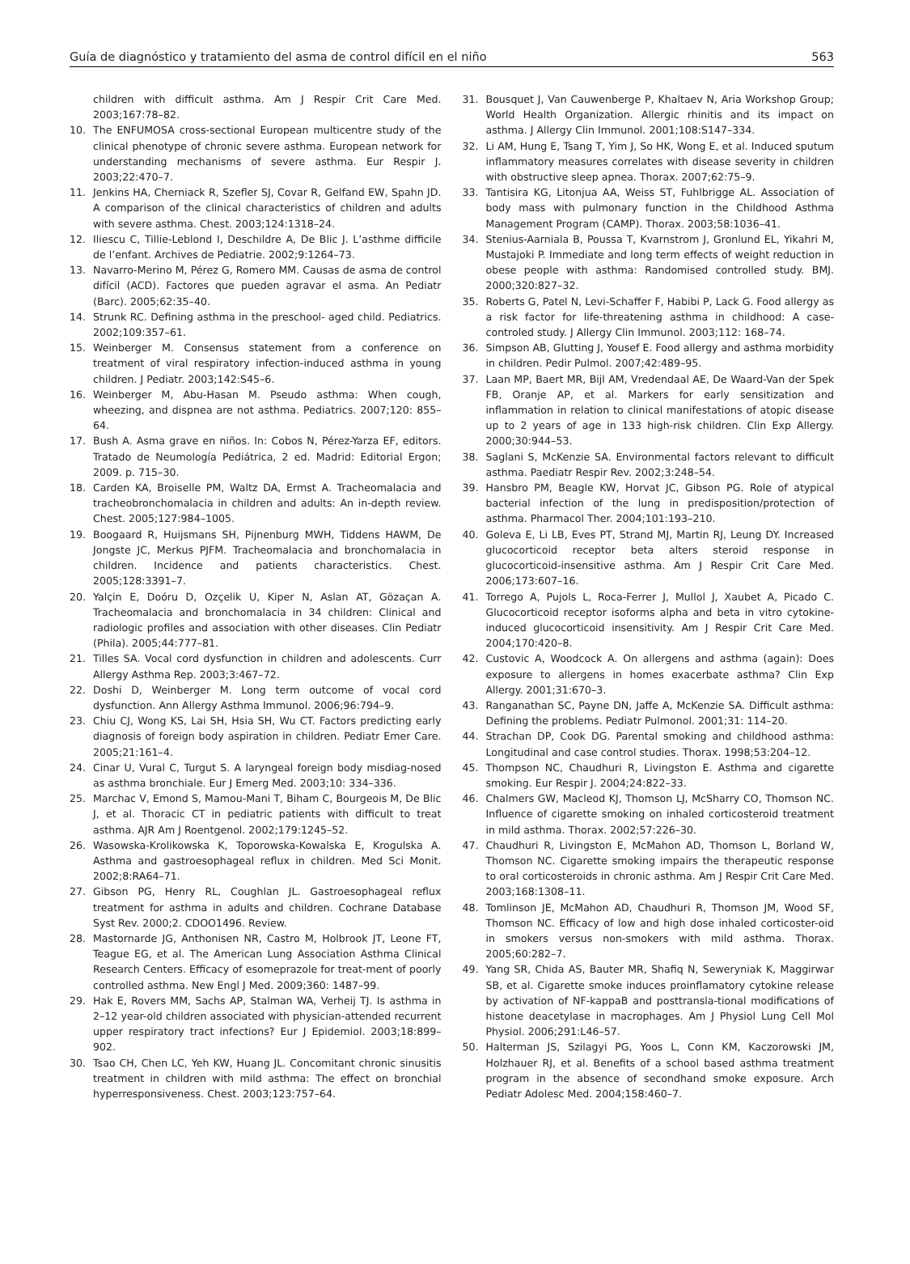Guía de diagnóstico y tratamiento del asma de control difícil en el niño 563
children with difficult asthma. Am J Respir Crit Care Med. 2003;167:78–82.
10. The ENFUMOSA cross-sectional European multicentre study of the clinical phenotype of chronic severe asthma. European network for understanding mechanisms of severe asthma. Eur Respir J. 2003;22:470–7.
11. Jenkins HA, Cherniack R, Szefler SJ, Covar R, Gelfand EW, Spahn JD. A comparison of the clinical characteristics of children and adults with severe asthma. Chest. 2003;124:1318–24.
12. Iliescu C, Tillie-Leblond I, Deschildre A, De Blic J. L’asthme difficile de l’enfant. Archives de Pediatrie. 2002;9:1264–73.
13. Navarro-Merino M, Pérez G, Romero MM. Causas de asma de control difícil (ACD). Factores que pueden agravar el asma. An Pediatr (Barc). 2005;62:35–40.
14. Strunk RC. Defining asthma in the preschool- aged child. Pediatrics. 2002;109:357–61.
15. Weinberger M. Consensus statement from a conference on treatment of viral respiratory infection-induced asthma in young children. J Pediatr. 2003;142:S45–6.
16. Weinberger M, Abu-Hasan M. Pseudo asthma: When cough, wheezing, and dispnea are not asthma. Pediatrics. 2007;120: 855–64.
17. Bush A. Asma grave en niños. In: Cobos N, Pérez-Yarza EF, editors. Tratado de Neumología Pediátrica, 2 ed. Madrid: Editorial Ergon; 2009. p. 715–30.
18. Carden KA, Broiselle PM, Waltz DA, Ermst A. Tracheomalacia and tracheobronchomalacia in children and adults: An in-depth review. Chest. 2005;127:984–1005.
19. Boogaard R, Huijsmans SH, Pijnenburg MWH, Tiddens HAWM, De Jongste JC, Merkus PJFM. Tracheomalacia and bronchomalacia in children. Incidence and patients characteristics. Chest. 2005;128:3391–7.
20. Yalçin E, Doóru D, Ozçelik U, Kiper N, Aslan AT, Gözaçan A. Tracheomalacia and bronchomalacia in 34 children: Clinical and radiologic profiles and association with other diseases. Clin Pediatr (Phila). 2005;44:777–81.
21. Tilles SA. Vocal cord dysfunction in children and adolescents. Curr Allergy Asthma Rep. 2003;3:467–72.
22. Doshi D, Weinberger M. Long term outcome of vocal cord dysfunction. Ann Allergy Asthma Immunol. 2006;96:794–9.
23. Chiu CJ, Wong KS, Lai SH, Hsia SH, Wu CT. Factors predicting early diagnosis of foreign body aspiration in children. Pediatr Emer Care. 2005;21:161–4.
24. Cinar U, Vural C, Turgut S. A laryngeal foreign body misdiag-nosed as asthma bronchiale. Eur J Emerg Med. 2003;10: 334–336.
25. Marchac V, Emond S, Mamou-Mani T, Biham C, Bourgeois M, De Blic J, et al. Thoracic CT in pediatric patients with difficult to treat asthma. AJR Am J Roentgenol. 2002;179:1245–52.
26. Wasowska-Krolikowska K, Toporowska-Kowalska E, Krogulska A. Asthma and gastroesophageal reflux in children. Med Sci Monit. 2002;8:RA64–71.
27. Gibson PG, Henry RL, Coughlan JL. Gastroesophageal reflux treatment for asthma in adults and children. Cochrane Database Syst Rev. 2000;2. CDOO1496. Review.
28. Mastornarde JG, Anthonisen NR, Castro M, Holbrook JT, Leone FT, Teague EG, et al. The American Lung Association Asthma Clinical Research Centers. Efficacy of esomeprazole for treat-ment of poorly controlled asthma. New Engl J Med. 2009;360: 1487–99.
29. Hak E, Rovers MM, Sachs AP, Stalman WA, Verheij TJ. Is asthma in 2–12 year-old children associated with physician-attended recurrent upper respiratory tract infections? Eur J Epidemiol. 2003;18:899–902.
30. Tsao CH, Chen LC, Yeh KW, Huang JL. Concomitant chronic sinusitis treatment in children with mild asthma: The effect on bronchial hyperresponsiveness. Chest. 2003;123:757–64.
31. Bousquet J, Van Cauwenberge P, Khaltaev N, Aria Workshop Group; World Health Organization. Allergic rhinitis and its impact on asthma. J Allergy Clin Immunol. 2001;108:S147–334.
32. Li AM, Hung E, Tsang T, Yim J, So HK, Wong E, et al. Induced sputum inflammatory measures correlates with disease severity in children with obstructive sleep apnea. Thorax. 2007;62:75–9.
33. Tantisira KG, Litonjua AA, Weiss ST, Fuhlbrigge AL. Association of body mass with pulmonary function in the Childhood Asthma Management Program (CAMP). Thorax. 2003;58:1036–41.
34. Stenius-Aarniala B, Poussa T, Kvarnstrom J, Gronlund EL, Yikahri M, Mustajoki P. Immediate and long term effects of weight reduction in obese people with asthma: Randomised controlled study. BMJ. 2000;320:827–32.
35. Roberts G, Patel N, Levi-Schaffer F, Habibi P, Lack G. Food allergy as a risk factor for life-threatening asthma in childhood: A case-controled study. J Allergy Clin Immunol. 2003;112: 168–74.
36. Simpson AB, Glutting J, Yousef E. Food allergy and asthma morbidity in children. Pedir Pulmol. 2007;42:489–95.
37. Laan MP, Baert MR, Bijl AM, Vredendaal AE, De Waard-Van der Spek FB, Oranje AP, et al. Markers for early sensitization and inflammation in relation to clinical manifestations of atopic disease up to 2 years of age in 133 high-risk children. Clin Exp Allergy. 2000;30:944–53.
38. Saglani S, McKenzie SA. Environmental factors relevant to difficult asthma. Paediatr Respir Rev. 2002;3:248–54.
39. Hansbro PM, Beagle KW, Horvat JC, Gibson PG. Role of atypical bacterial infection of the lung in predisposition/protection of asthma. Pharmacol Ther. 2004;101:193–210.
40. Goleva E, Li LB, Eves PT, Strand MJ, Martin RJ, Leung DY. Increased glucocorticoid receptor beta alters steroid response in glucocorticoid-insensitive asthma. Am J Respir Crit Care Med. 2006;173:607–16.
41. Torrego A, Pujols L, Roca-Ferrer J, Mullol J, Xaubet A, Picado C. Glucocorticoid receptor isoforms alpha and beta in vitro cytokine-induced glucocorticoid insensitivity. Am J Respir Crit Care Med. 2004;170:420–8.
42. Custovic A, Woodcock A. On allergens and asthma (again): Does exposure to allergens in homes exacerbate asthma? Clin Exp Allergy. 2001;31:670–3.
43. Ranganathan SC, Payne DN, Jaffe A, McKenzie SA. Difficult asthma: Defining the problems. Pediatr Pulmonol. 2001;31: 114–20.
44. Strachan DP, Cook DG. Parental smoking and childhood asthma: Longitudinal and case control studies. Thorax. 1998;53:204–12.
45. Thompson NC, Chaudhuri R, Livingston E. Asthma and cigarette smoking. Eur Respir J. 2004;24:822–33.
46. Chalmers GW, Macleod KJ, Thomson LJ, McSharry CO, Thomson NC. Influence of cigarette smoking on inhaled corticosteroid treatment in mild asthma. Thorax. 2002;57:226–30.
47. Chaudhuri R, Livingston E, McMahon AD, Thomson L, Borland W, Thomson NC. Cigarette smoking impairs the therapeutic response to oral corticosteroids in chronic asthma. Am J Respir Crit Care Med. 2003;168:1308–11.
48. Tomlinson JE, McMahon AD, Chaudhuri R, Thomson JM, Wood SF, Thomson NC. Efficacy of low and high dose inhaled corticoster-oid in smokers versus non-smokers with mild asthma. Thorax. 2005;60:282–7.
49. Yang SR, Chida AS, Bauter MR, Shafiq N, Seweryniak K, Maggirwar SB, et al. Cigarette smoke induces proinflamatory cytokine release by activation of NF-kappaB and posttransla-tional modifications of histone deacetylase in macrophages. Am J Physiol Lung Cell Mol Physiol. 2006;291:L46–57.
50. Halterman JS, Szilagyi PG, Yoos L, Conn KM, Kaczorowski JM, Holzhauer RJ, et al. Benefits of a school based asthma treatment program in the absence of secondhand smoke exposure. Arch Pediatr Adolesc Med. 2004;158:460–7.